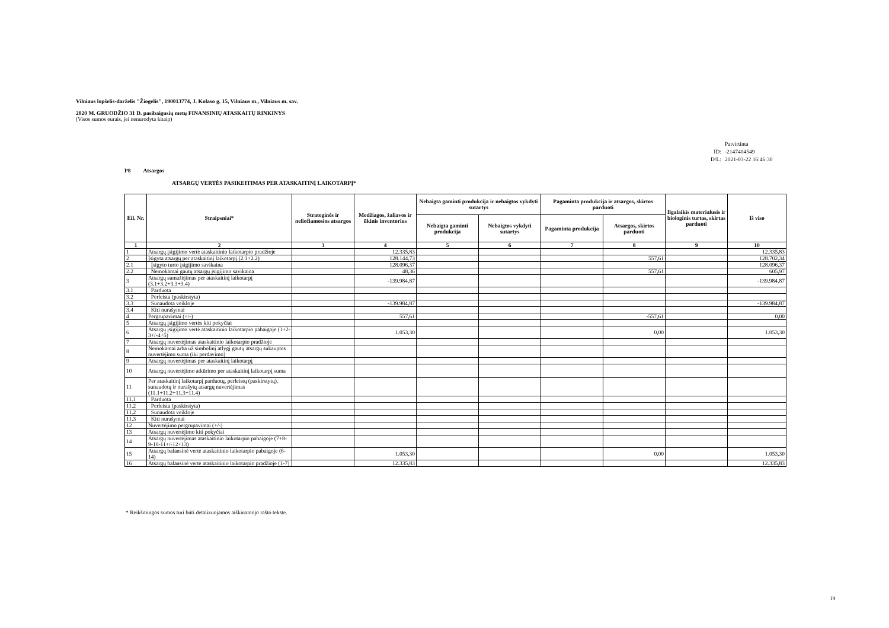Vilniaus lopšelis-darželis "Žiogelis", 190013774, J. Kolaso g. 15, Vilniaus m., Vilniaus m. sav.
2020 M. GRUODŽIO 31 D. pasibaigusių metų FINANSINIŲ ATASKAITŲ RINKINYS
(Visos sumos eurais, jei nenurodyta kitaip)
| | Patvirtinta |
| ID: | -2147404549 |
| D/L: | 2021-03-22 16:46:30 |
P8 Atsargos
ATSARGŲ VERTĖS PASIKEITIMAS PER ATASKAITINĮ LAIKOTARPĮ*
| Eil. Nr. | Straipsniai* | Strateginės ir neliečiamosios atsargos | Medžiagos, žaliavos ir ūkinis inventorius | Nebaigta gaminti produkcija ir nebaigtos vykdyti sutartys | | Pagaminta produkcija ir atsargos, skirtos parduoti | | Ilgalaikis materialusis ir biologinis turtas, skirtas parduoti | Iš viso |
| --- | --- | --- | --- | --- | --- | --- | --- | --- | --- |
| | | | | Nebaigta gaminti produkcija | Nebaigtos vykdyti sutartys | Pagaminta produkcija | Atsargos, skirtos parduoti | | |
| 1 | 2 | 3 | 4 | 5 | 6 | 7 | 8 | 9 | 10 |
| 1 | Atsargų įsigijimo vertė ataskaitinio laikotarpio pradžioje | | 12.335,83 | | | | | | 12.335,83 |
| 2 | Įsigyta atsargų per ataskaitinį laikotarpį (2.1+2.2) | | 128.144,73 | | | | 557,61 | | 128.702,34 |
| 2.1 | Įsigyto turto įsigijimo savikaina | | 128.096,37 | | | | | | 128.096,37 |
| 2.2 | Nemokamai gautų atsargų įsigijimo savikaina | | 48,36 | | | | 557,61 | | 605,97 |
| 3 | Atsargų sumažėjimas per ataskaitinį laikotarpį (3.1+3.2+3.3+3.4) | | -139.984,87 | | | | | | -139.984,87 |
| 3.1 | Parduota | | | | | | | | |
| 3.2 | Perleista (paskirstyta) | | | | | | | | |
| 3.3 | Sunaudota veikloje | | -139.984,87 | | | | | | -139.984,87 |
| 3.4 | Kiti nurašymai | | | | | | | | |
| 4 | Pergrupavimai (+/-) | | 557,61 | | | | -557,61 | | 0,00 |
| 5 | Atsargų įsigijimo vertės kiti pokyčiai | | | | | | | | |
| 6 | Atsargų įsigijimo vertė ataskaitinio laikotarpio pabaigoje (1+2-3+/-4+5) | | 1.053,30 | | | | 0,00 | | 1.053,30 |
| 7 | Atsargų nuvertėjimas ataskaitinio laikotarpio pradžioje | | | | | | | | |
| 8 | Nemokamai arba už simbolinį atlygį gautų atsargų sukauptos nuvertėjimo suma (iki perdavimo) | | | | | | | | |
| 9 | Atsargų nuvertėjimas per ataskaitinį laikotarpį | | | | | | | | |
| 10 | Atsargų nuvertėjimo atkūrimo per ataskaitinį laikotarpį suma | | | | | | | | |
| 11 | Per ataskaitinį laikotarpį parduotų, perleistų (paskirstytų), sunaudotų ir nurašytų atsargų nuvertėjimas (11.1+11.2+11.3+11.4) | | | | | | | | |
| 11.1 | Parduota | | | | | | | | |
| 11.2 | Perleista (paskirstyta) | | | | | | | | |
| 11.2 | Sunaudota veikloje | | | | | | | | |
| 11.3 | Kiti nurašymai | | | | | | | | |
| 12 | Nuvertėjimo pergrupavimai (+/-) | | | | | | | | |
| 13 | Atsargų nuvertėjimo kiti pokyčiai | | | | | | | | |
| 14 | Atsargų nuvertėjimas ataskaitinio laikotarpio pabaigoje (7+8-9-10-11+/-12+13) | | | | | | | | |
| 15 | Atsargų balansinė vertė ataskaitinio laikotarpio pabaigoje (6-14) | | 1.053,30 | | | | 0,00 | | 1.053,30 |
| 16 | Atsargų balansinė vertė ataskaitinio laikotarpio pradžioje (1-7) | | 12.335,83 | | | | | | 12.335,83 |
* Reikšmingos sumos turi būti detalizuojamos aiškinamojo rašto tekste.
19